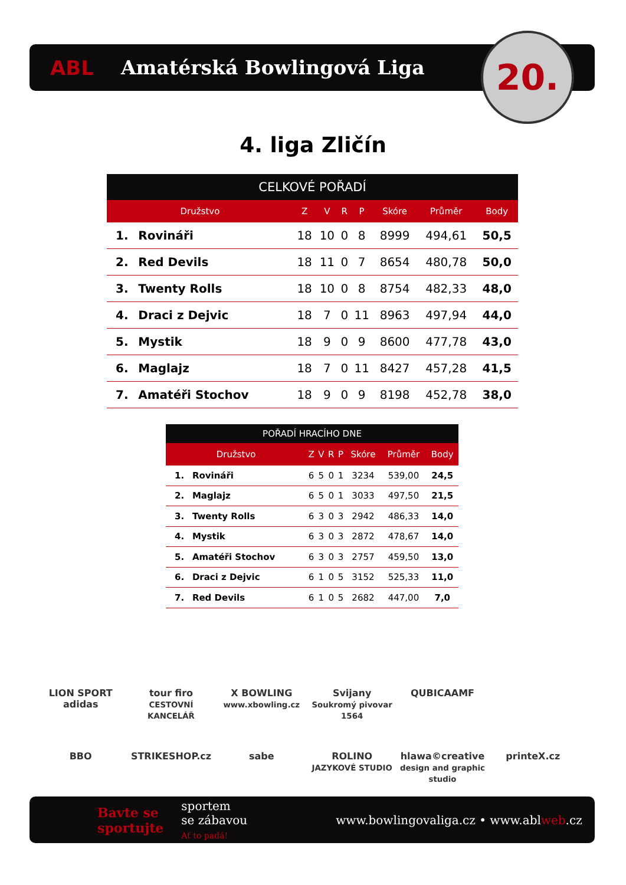ABL Amatérská Bowlingová Liga 20.
4. liga Zličín
| CELKOVÉ POŘADÍ | | | | | | | | |
| --- | --- | --- | --- | --- | --- | --- | --- | --- |
| Družstvo | | Z | V | R | P | Skóre | Průměr | Body |
| 1. | Rovináři | 18 | 10 | 0 | 8 | 8999 | 494,61 | 50,5 |
| 2. | Red Devils | 18 | 11 | 0 | 7 | 8654 | 480,78 | 50,0 |
| 3. | Twenty Rolls | 18 | 10 | 0 | 8 | 8754 | 482,33 | 48,0 |
| 4. | Draci z Dejvic | 18 | 7 | 0 | 11 | 8963 | 497,94 | 44,0 |
| 5. | Mystik | 18 | 9 | 0 | 9 | 8600 | 477,78 | 43,0 |
| 6. | Maglajz | 18 | 7 | 0 | 11 | 8427 | 457,28 | 41,5 |
| 7. | Amatéři Stochov | 18 | 9 | 0 | 9 | 8198 | 452,78 | 38,0 |
| POŘADÍ HRACÍHO DNE | | | | | | | | |
| --- | --- | --- | --- | --- | --- | --- | --- | --- |
| Družstvo | | Z | V | R | P | Skóre | Průměr | Body |
| 1. | Rovináři | 6 | 5 | 0 | 1 | 3234 | 539,00 | 24,5 |
| 2. | Maglajz | 6 | 5 | 0 | 1 | 3033 | 497,50 | 21,5 |
| 3. | Twenty Rolls | 6 | 3 | 0 | 3 | 2942 | 486,33 | 14,0 |
| 4. | Mystik | 6 | 3 | 0 | 3 | 2872 | 478,67 | 14,0 |
| 5. | Amatéři Stochov | 6 | 3 | 0 | 3 | 2757 | 459,50 | 13,0 |
| 6. | Draci z Dejvic | 6 | 1 | 0 | 5 | 3152 | 525,33 | 11,0 |
| 7. | Red Devils | 6 | 1 | 0 | 5 | 2682 | 447,00 | 7,0 |
LION SPORT
adidas
tour firo
CESTOVNÍ KANCELÁŘ
X BOWLING
www.xbowling.cz
Svijany
Soukromý pivovar 1564
QUBICAAMF
BBO
STRIKESHOP.cz
sabe
ROLINO
JAZYKOVÉ STUDIO
hlawa©creative
design and graphic studio
printeX.cz
Bavte se
sportujte sportem
se zábavou
Ať to padá! www.bowlingovaliga.cz • www.ablweb.cz